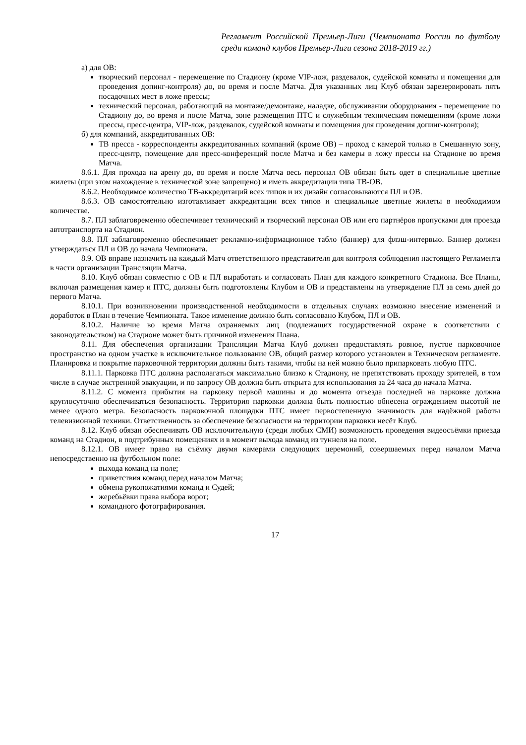Регламент Российской Премьер-Лиги (Чемпионата России по футболу среди команд клубов Премьер-Лиги сезона 2018-2019 гг.)
а) для ОВ:
творческий персонал - перемещение по Стадиону (кроме VIP-лож, раздевалок, судейской комнаты и помещения для проведения допинг-контроля) до, во время и после Матча. Для указанных лиц Клуб обязан зарезервировать пять посадочных мест в ложе прессы;
технический персонал, работающий на монтаже/демонтаже, наладке, обслуживании оборудования - перемещение по Стадиону до, во время и после Матча, зоне размещения ПТС и служебным техническим помещениям (кроме ложи прессы, пресс-центра, VIP-лож, раздевалок, судейской комнаты и помещения для проведения допинг-контроля);
б) для компаний, аккредитованных ОВ:
ТВ пресса - корреспонденты аккредитованных компаний (кроме ОВ) – проход с камерой только в Смешанную зону, пресс-центр, помещение для пресс-конференций после Матча и без камеры в ложу прессы на Стадионе во время Матча.
8.6.1. Для прохода на арену до, во время и после Матча весь персонал ОВ обязан быть одет в специальные цветные жилеты (при этом нахождение в технической зоне запрещено) и иметь аккредитации типа ТВ-ОВ.
8.6.2. Необходимое количество ТВ-аккредитаций всех типов и их дизайн согласовываются ПЛ и ОВ.
8.6.3. ОВ самостоятельно изготавливает аккредитации всех типов и специальные цветные жилеты в необходимом количестве.
8.7. ПЛ заблаговременно обеспечивает технический и творческий персонал ОВ или его партнёров пропусками для проезда автотранспорта на Стадион.
8.8. ПЛ заблаговременно обеспечивает рекламно-информационное табло (баннер) для флэш-интервью. Баннер должен утверждаться ПЛ и ОВ до начала Чемпионата.
8.9. ОВ вправе назначить на каждый Матч ответственного представителя для контроля соблюдения настоящего Регламента в части организации Трансляции Матча.
8.10. Клуб обязан совместно с ОВ и ПЛ выработать и согласовать План для каждого конкретного Стадиона. Все Планы, включая размещения камер и ПТС, должны быть подготовлены Клубом и ОВ и представлены на утверждение ПЛ за семь дней до первого Матча.
8.10.1. При возникновении производственной необходимости в отдельных случаях возможно внесение изменений и доработок в План в течение Чемпионата. Такое изменение должно быть согласовано Клубом, ПЛ и ОВ.
8.10.2. Наличие во время Матча охраняемых лиц (подлежащих государственной охране в соответствии с законодательством) на Стадионе может быть причиной изменения Плана.
8.11. Для обеспечения организации Трансляции Матча Клуб должен предоставлять ровное, пустое парковочное пространство на одном участке в исключительное пользование ОВ, общий размер которого установлен в Техническом регламенте. Планировка и покрытие парковочной территории должны быть такими, чтобы на ней можно было припарковать любую ПТС.
8.11.1. Парковка ПТС должна располагаться максимально близко к Стадиону, не препятствовать проходу зрителей, в том числе в случае экстренной эвакуации, и по запросу ОВ должна быть открыта для использования за 24 часа до начала Матча.
8.11.2. С момента прибытия на парковку первой машины и до момента отъезда последней на парковке должна круглосуточно обеспечиваться безопасность. Территория парковки должна быть полностью обнесена ограждением высотой не менее одного метра. Безопасность парковочной площадки ПТС имеет первостепенную значимость для надёжной работы телевизионной техники. Ответственность за обеспечение безопасности на территории парковки несёт Клуб.
8.12. Клуб обязан обеспечивать ОВ исключительную (среди любых СМИ) возможность проведения видеосъёмки приезда команд на Стадион, в подтрибунных помещениях и в момент выхода команд из туннеля на поле.
8.12.1. ОВ имеет право на съёмку двумя камерами следующих церемоний, совершаемых перед началом Матча непосредственно на футбольном поле:
выхода команд на поле;
приветствия команд перед началом Матча;
обмена рукопожатиями команд и Судей;
жеребьёвки права выбора ворот;
командного фотографирования.
17